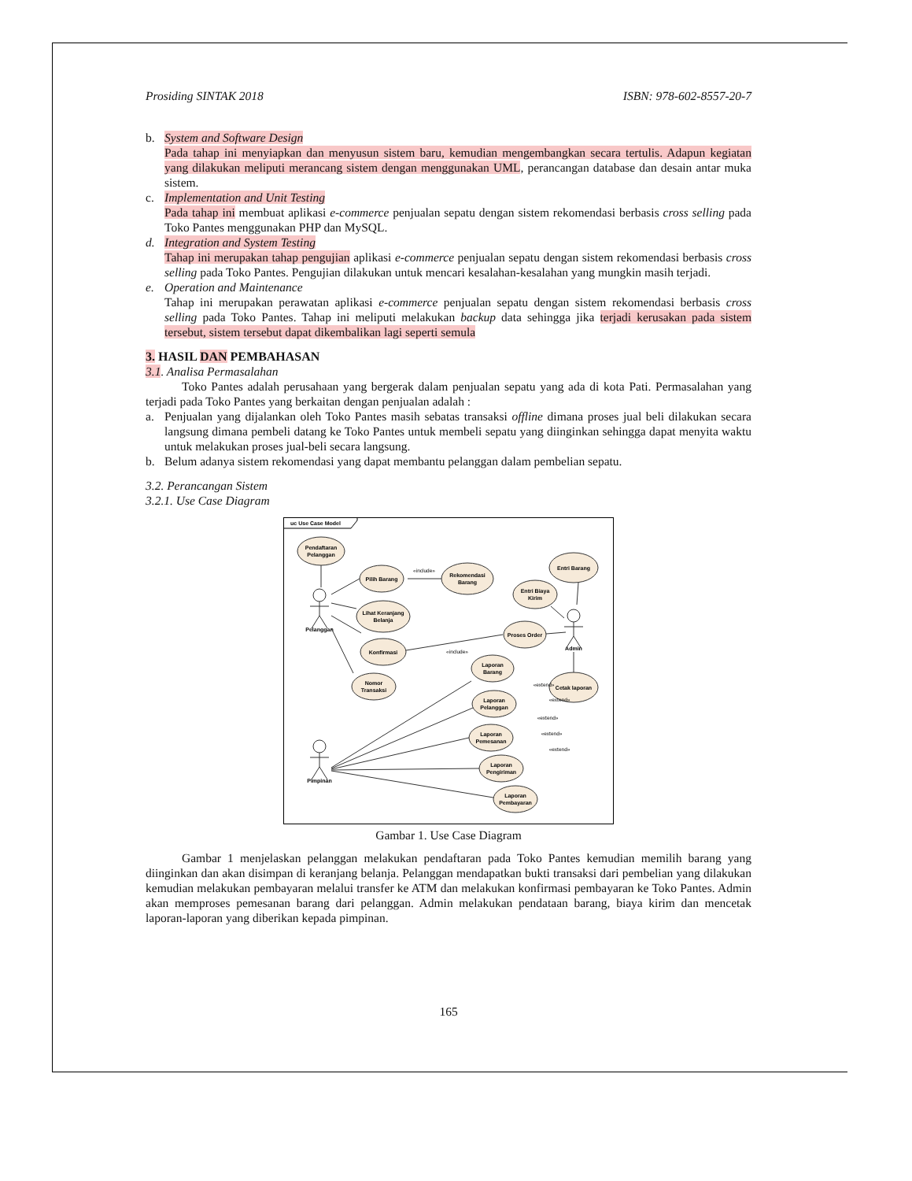Prosiding SINTAK 2018 ISBN: 978-602-8557-20-7
b. System and Software Design
Pada tahap ini menyiapkan dan menyusun sistem baru, kemudian mengembangkan secara tertulis. Adapun kegiatan yang dilakukan meliputi merancang sistem dengan menggunakan UML, perancangan database dan desain antar muka sistem.
c. Implementation and Unit Testing
Pada tahap ini membuat aplikasi e-commerce penjualan sepatu dengan sistem rekomendasi berbasis cross selling pada Toko Pantes menggunakan PHP dan MySQL.
d. Integration and System Testing
Tahap ini merupakan tahap pengujian aplikasi e-commerce penjualan sepatu dengan sistem rekomendasi berbasis cross selling pada Toko Pantes. Pengujian dilakukan untuk mencari kesalahan-kesalahan yang mungkin masih terjadi.
e. Operation and Maintenance
Tahap ini merupakan perawatan aplikasi e-commerce penjualan sepatu dengan sistem rekomendasi berbasis cross selling pada Toko Pantes. Tahap ini meliputi melakukan backup data sehingga jika terjadi kerusakan pada sistem tersebut, sistem tersebut dapat dikembalikan lagi seperti semula
3. HASIL DAN PEMBAHASAN
3.1. Analisa Permasalahan
Toko Pantes adalah perusahaan yang bergerak dalam penjualan sepatu yang ada di kota Pati. Permasalahan yang terjadi pada Toko Pantes yang berkaitan dengan penjualan adalah :
a. Penjualan yang dijalankan oleh Toko Pantes masih sebatas transaksi offline dimana proses jual beli dilakukan secara langsung dimana pembeli datang ke Toko Pantes untuk membeli sepatu yang diinginkan sehingga dapat menyita waktu untuk melakukan proses jual-beli secara langsung.
b. Belum adanya sistem rekomendasi yang dapat membantu pelanggan dalam pembelian sepatu.
3.2. Perancangan Sistem
3.2.1. Use Case Diagram
uc Use Case Model
Pendaftaran
Pelanggan
Pilih Barang
Rekomendasi
Barang
Lihat Keranjang
Belanja
Konfirmasi
Nomor
Transaksi
Entri Barang
Entri Biaya
Kirim
Proses Order
Laporan
Barang
Cetak laporan
Laporan
Pelanggan
Laporan
Pemesanan
Laporan
Pengiriman
Laporan
Pembayaran
Pelanggan
Admin
Pimpinan
«include»
«include»
«extend»
«extend»
«extend»
«extend»
«extend»
Gambar 1. Use Case Diagram
Gambar 1 menjelaskan pelanggan melakukan pendaftaran pada Toko Pantes kemudian memilih barang yang diinginkan dan akan disimpan di keranjang belanja. Pelanggan mendapatkan bukti transaksi dari pembelian yang dilakukan kemudian melakukan pembayaran melalui transfer ke ATM dan melakukan konfirmasi pembayaran ke Toko Pantes. Admin akan memproses pemesanan barang dari pelanggan. Admin melakukan pendataan barang, biaya kirim dan mencetak laporan-laporan yang diberikan kepada pimpinan.
165